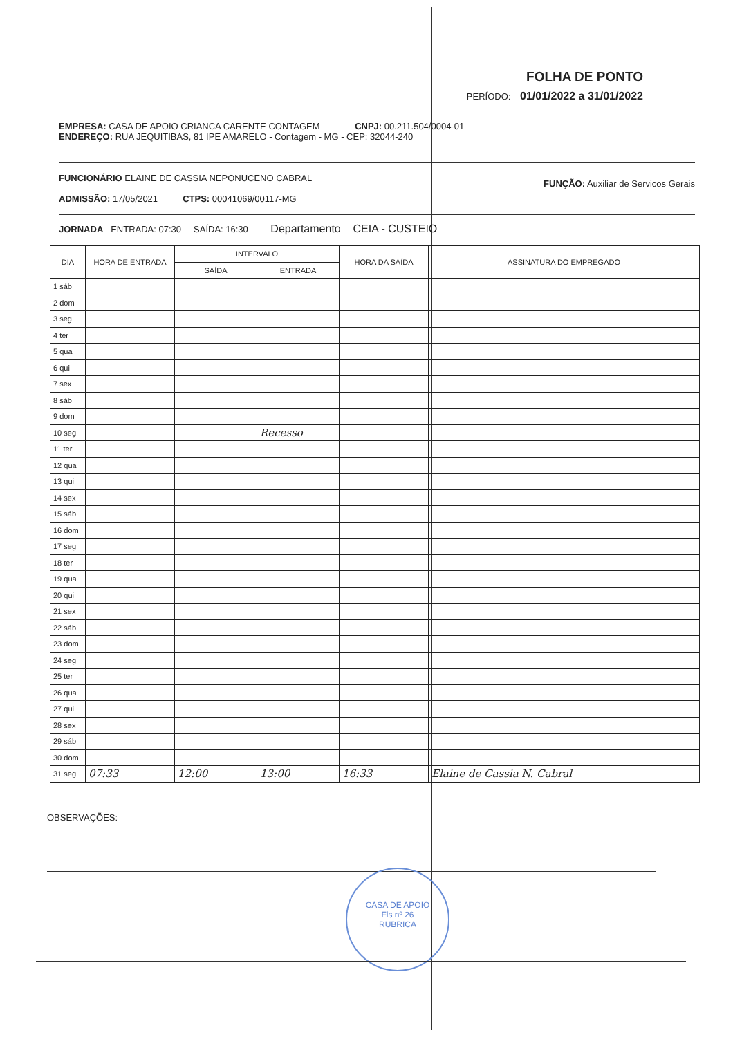FOLHA DE PONTO
PERÍODO: 01/01/2022 a 31/01/2022
EMPRESA: CASA DE APOIO CRIANCA CARENTE CONTAGEM CNPJ: 00.211.504/0004-01
ENDEREÇO: RUA JEQUITIBAS, 81 IPE AMARELO - Contagem - MG - CEP: 32044-240
FUNCIONÁRIO ELAINE DE CASSIA NEPONUCENO CABRAL FUNÇÃO: Auxiliar de Servicos Gerais
ADMISSÃO: 17/05/2021 CTPS: 00041069/00117-MG
JORNADA ENTRADA: 07:30 SAÍDA: 16:30 Departamento CEIA - CUSTEIO
| DIA | HORA DE ENTRADA | INTERVALO | | HORA DA SAÍDA | ASSINATURA DO EMPREGADO |
| --- | --- | --- | --- | --- | --- |
| | | SAÍDA | ENTRADA | | |
| 1 sáb | | | | | |
| 2 dom | | | | | |
| 3 seg | | | | | |
| 4 ter | | | | | |
| 5 qua | | | | | |
| 6 qui | | | | | |
| 7 sex | | | | | |
| 8 sáb | | | | | |
| 9 dom | | | | | |
| 10 seg | | | Recesso | | |
| 11 ter | | | | | |
| 12 qua | | | | | |
| 13 qui | | | | | |
| 14 sex | | | | | |
| 15 sáb | | | | | |
| 16 dom | | | | | |
| 17 seg | | | | | |
| 18 ter | | | | | |
| 19 qua | | | | | |
| 20 qui | | | | | |
| 21 sex | | | | | |
| 22 sáb | | | | | |
| 23 dom | | | | | |
| 24 seg | | | | | |
| 25 ter | | | | | |
| 26 qua | | | | | |
| 27 qui | | | | | |
| 28 sex | | | | | |
| 29 sáb | | | | | |
| 30 dom | | | | | |
| 31 seg | 07:33 | 12:00 | 13:00 | 16:33 | Elaine de Cassia N. Cabral |
OBSERVAÇÕES:
CASA DE APOIO
Fls nº 26
RUBRICA